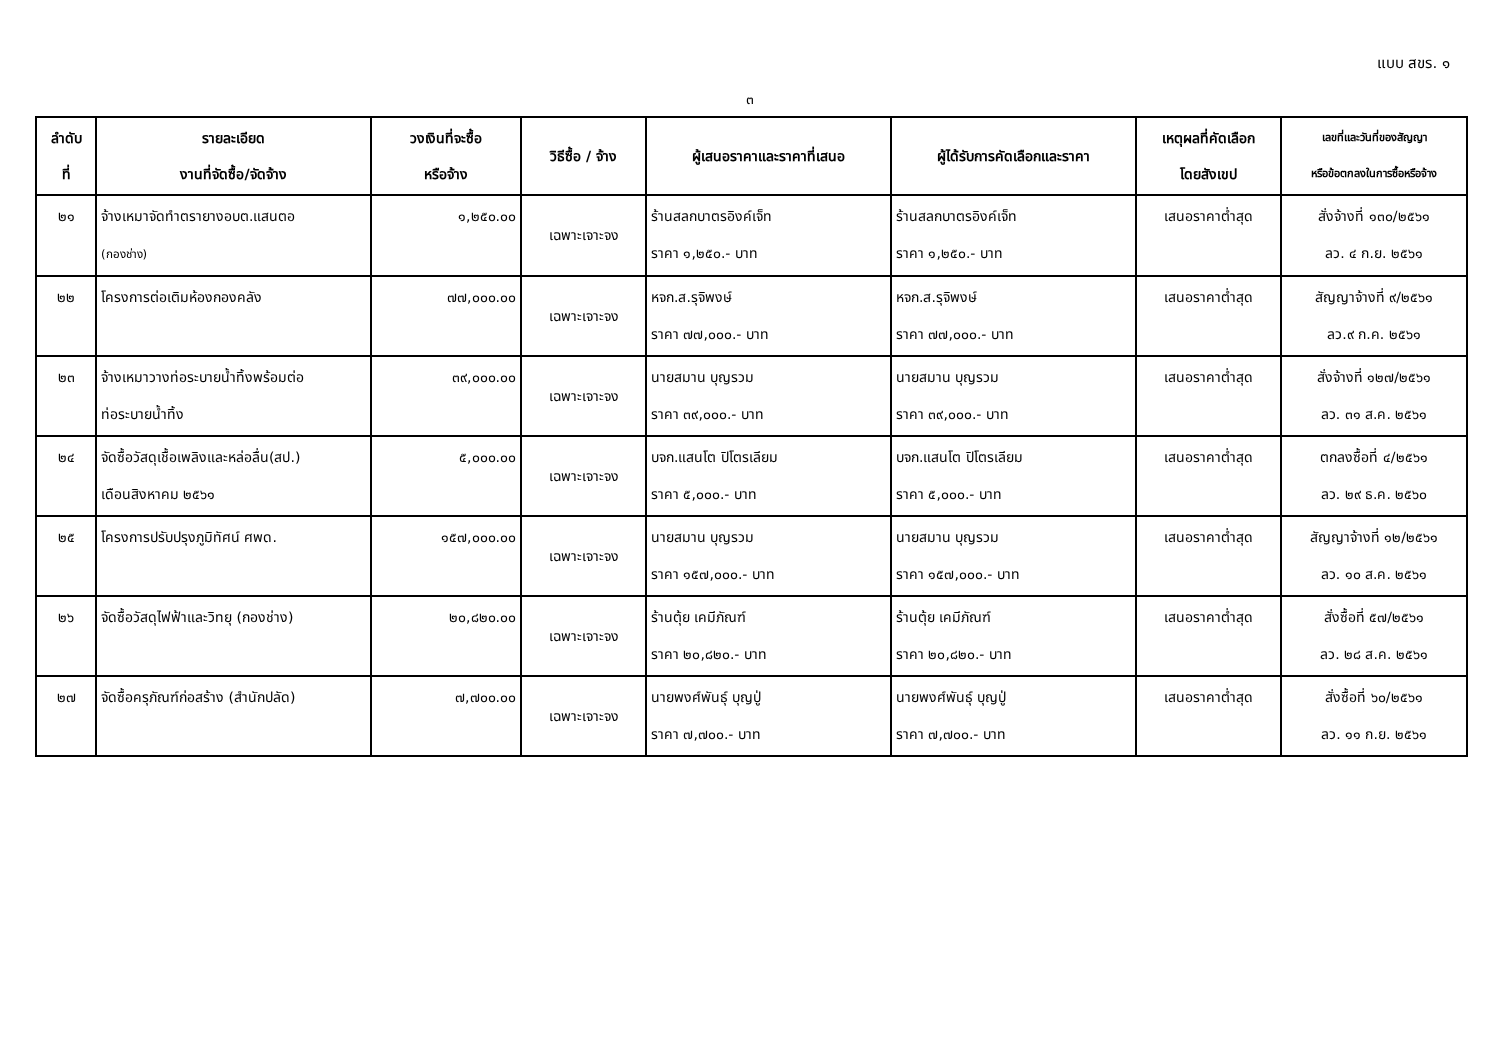แบบ สขร. ๑
๓
| ลำดับ ที่ | รายละเอียด งานที่จัดซื้อ/จัดจ้าง | วงเงินที่จะซื้อ หรือจ้าง | วิธีซื้อ / จ้าง | ผู้เสนอราคาและราคาที่เสนอ | ผู้ได้รับการคัดเลือกและราคา | เหตุผลที่คัดเลือก โดยสังเขป | เลขที่และวันที่ของสัญญา หรือข้อตกลงในการซื้อหรือจ้าง |
| --- | --- | --- | --- | --- | --- | --- | --- |
| ๒๑ | จ้างเหมาจัดทำตรายางอบต.แสนตอ (กองช่าง) | ๑,๒๕๐.๐๐ | เฉพาะเจาะจง | ร้านสลกบาตรอิงค์เจ็ท ราคา ๑,๒๕๐.- บาท | ร้านสลกบาตรอิงค์เจ็ท ราคา ๑,๒๕๐.- บาท | เสนอราคาต่ำสุด | สั่งจ้างที่ ๑๓๐/๒๕๖๑ ลว. ๔ ก.ย. ๒๕๖๑ |
| ๒๒ | โครงการต่อเติมห้องกองคลัง | ๗๗,๐๐๐.๐๐ | เฉพาะเจาะจง | หจก.ส.รุจิพงษ์ ราคา ๗๗,๐๐๐.- บาท | หจก.ส.รุจิพงษ์ ราคา ๗๗,๐๐๐.- บาท | เสนอราคาต่ำสุด | สัญญาจ้างที่ ๙/๒๕๖๑ ลว.๙ ก.ค. ๒๕๖๑ |
| ๒๓ | จ้างเหมาวางท่อระบายน้ำทิ้งพร้อมต่อ ท่อระบายน้ำทิ้ง | ๓๙,๐๐๐.๐๐ | เฉพาะเจาะจง | นายสมาน บุญรวม ราคา ๓๙,๐๐๐.- บาท | นายสมาน บุญรวม ราคา ๓๙,๐๐๐.- บาท | เสนอราคาต่ำสุด | สั่งจ้างที่ ๑๒๗/๒๕๖๑ ลว. ๓๑ ส.ค. ๒๕๖๑ |
| ๒๔ | จัดซื้อวัสดุเชื้อเพลิงและหล่อลื่น(สป.) เดือนสิงหาคม ๒๕๖๑ | ๕,๐๐๐.๐๐ | เฉพาะเจาะจง | บจก.แสนโต ปิโตรเลียม ราคา ๕,๐๐๐.- บาท | บจก.แสนโต ปิโตรเลียม ราคา ๕,๐๐๐.- บาท | เสนอราคาต่ำสุด | ตกลงซื้อที่ ๔/๒๕๖๑ ลว. ๒๙ ธ.ค. ๒๕๖๐ |
| ๒๕ | โครงการปรับปรุงภูมิทัศน์ ศพด. | ๑๕๗,๐๐๐.๐๐ | เฉพาะเจาะจง | นายสมาน บุญรวม ราคา ๑๕๗,๐๐๐.- บาท | นายสมาน บุญรวม ราคา ๑๕๗,๐๐๐.- บาท | เสนอราคาต่ำสุด | สัญญาจ้างที่ ๑๒/๒๕๖๑ ลว. ๑๐ ส.ค. ๒๕๖๑ |
| ๒๖ | จัดซื้อวัสดุไฟฟ้าและวิทยุ (กองช่าง) | ๒๐,๘๒๐.๐๐ | เฉพาะเจาะจง | ร้านตุ้ย เคมีภัณฑ์ ราคา ๒๐,๘๒๐.- บาท | ร้านตุ้ย เคมีภัณฑ์ ราคา ๒๐,๘๒๐.- บาท | เสนอราคาต่ำสุด | สั่งซื้อที่ ๕๗/๒๕๖๑ ลว. ๒๘ ส.ค. ๒๕๖๑ |
| ๒๗ | จัดซื้อครุภัณฑ์ก่อสร้าง (สำนักปลัด) | ๗,๗๐๐.๐๐ | เฉพาะเจาะจง | นายพงศ์พันธุ์ บุญปู่ ราคา ๗,๗๐๐.- บาท | นายพงศ์พันธุ์ บุญปู่ ราคา ๗,๗๐๐.- บาท | เสนอราคาต่ำสุด | สั่งซื้อที่ ๖๐/๒๕๖๑ ลว. ๑๑ ก.ย. ๒๕๖๑ |